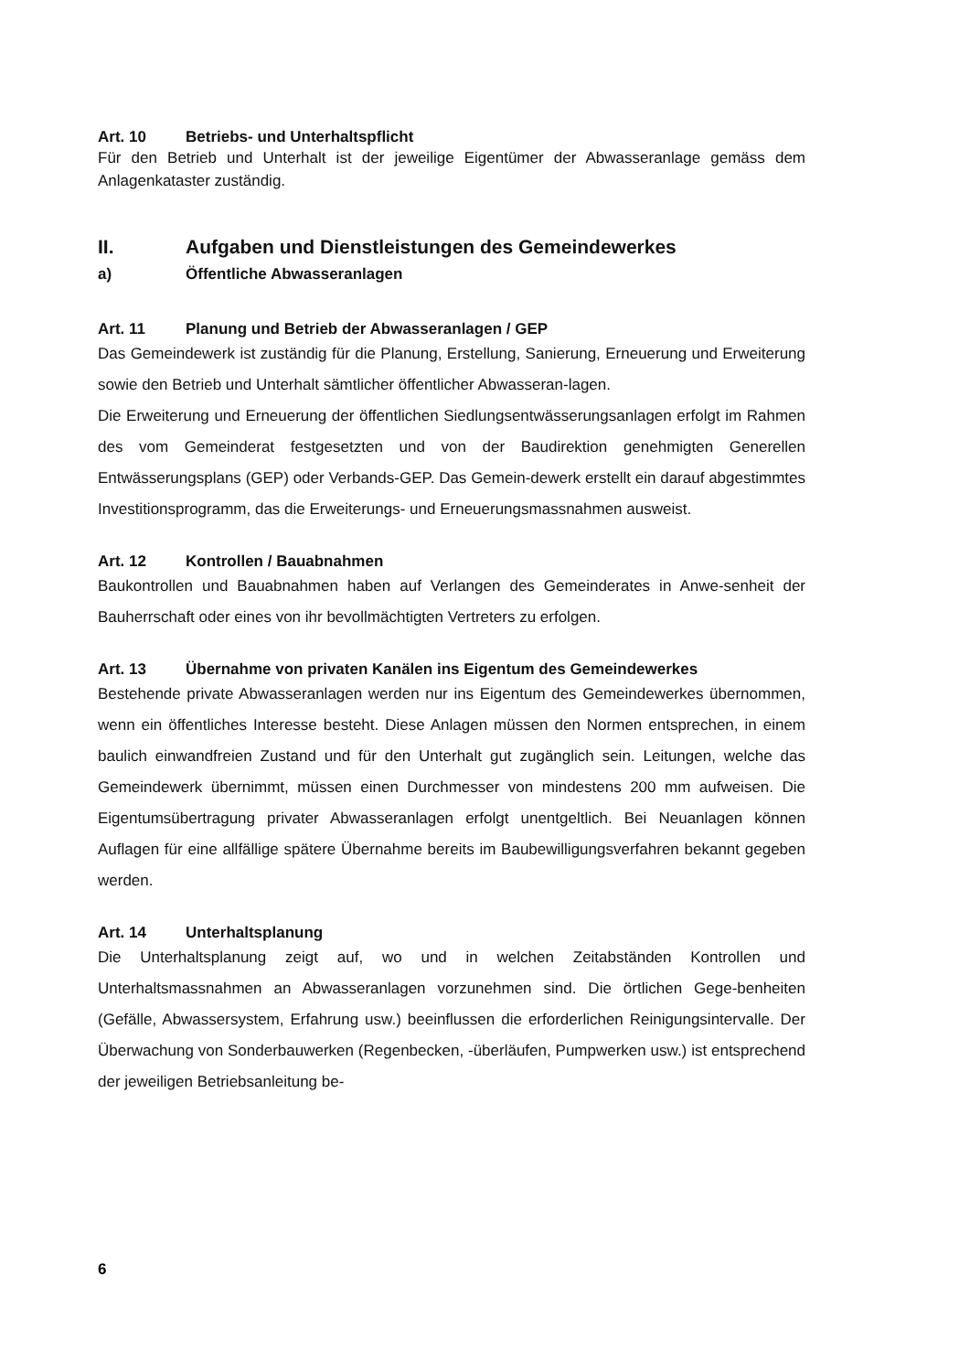Art. 10 Betriebs- und Unterhaltspflicht
Für den Betrieb und Unterhalt ist der jeweilige Eigentümer der Abwasseranlage gemäss dem Anlagenkataster zuständig.
II. Aufgaben und Dienstleistungen des Gemeindewerkes
a) Öffentliche Abwasseranlagen
Art. 11 Planung und Betrieb der Abwasseranlagen / GEP
Das Gemeindewerk ist zuständig für die Planung, Erstellung, Sanierung, Erneuerung und Erweiterung sowie den Betrieb und Unterhalt sämtlicher öffentlicher Abwasseran-lagen.
Die Erweiterung und Erneuerung der öffentlichen Siedlungsentwässerungsanlagen erfolgt im Rahmen des vom Gemeinderat festgesetzten und von der Baudirektion genehmigten Generellen Entwässerungsplans (GEP) oder Verbands-GEP. Das Gemein-dewerk erstellt ein darauf abgestimmtes Investitionsprogramm, das die Erweiterungs- und Erneuerungsmassnahmen ausweist.
Art. 12 Kontrollen / Bauabnahmen
Baukontrollen und Bauabnahmen haben auf Verlangen des Gemeinderates in Anwe-senheit der Bauherrschaft oder eines von ihr bevollmächtigten Vertreters zu erfolgen.
Art. 13 Übernahme von privaten Kanälen ins Eigentum des Gemeindewerkes
Bestehende private Abwasseranlagen werden nur ins Eigentum des Gemeindewerkes übernommen, wenn ein öffentliches Interesse besteht. Diese Anlagen müssen den Normen entsprechen, in einem baulich einwandfreien Zustand und für den Unterhalt gut zugänglich sein. Leitungen, welche das Gemeindewerk übernimmt, müssen einen Durchmesser von mindestens 200 mm aufweisen. Die Eigentumsübertragung privater Abwasseranlagen erfolgt unentgeltlich. Bei Neuanlagen können Auflagen für eine allfällige spätere Übernahme bereits im Baubewilligungsverfahren bekannt gegeben werden.
Art. 14 Unterhaltsplanung
Die Unterhaltsplanung zeigt auf, wo und in welchen Zeitabständen Kontrollen und Unterhaltsmassnahmen an Abwasseranlagen vorzunehmen sind. Die örtlichen Gege-benheiten (Gefälle, Abwassersystem, Erfahrung usw.) beeinflussen die erforderlichen Reinigungsintervalle. Der Überwachung von Sonderbauwerken (Regenbecken, -überläufen, Pumpwerken usw.) ist entsprechend der jeweiligen Betriebsanleitung be-
6